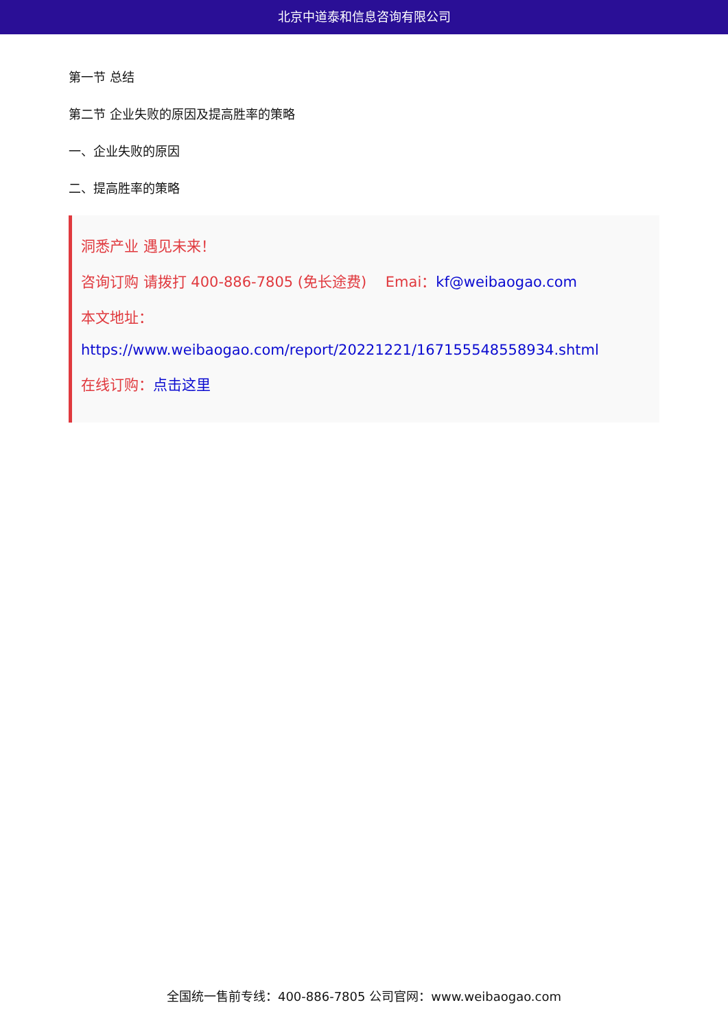北京中道泰和信息咨询有限公司
第一节 总结
第二节 企业失败的原因及提高胜率的策略
一、企业失败的原因
二、提高胜率的策略
洞悉产业 遇见未来！
咨询订购 请拨打 400-886-7805 (免长途费)　 Emai：kf@weibaogao.com
本文地址：
https://www.weibaogao.com/report/20221221/167155548558934.shtml
在线订购：点击这里
全国统一售前专线：400-886-7805 公司官网：www.weibaogao.com